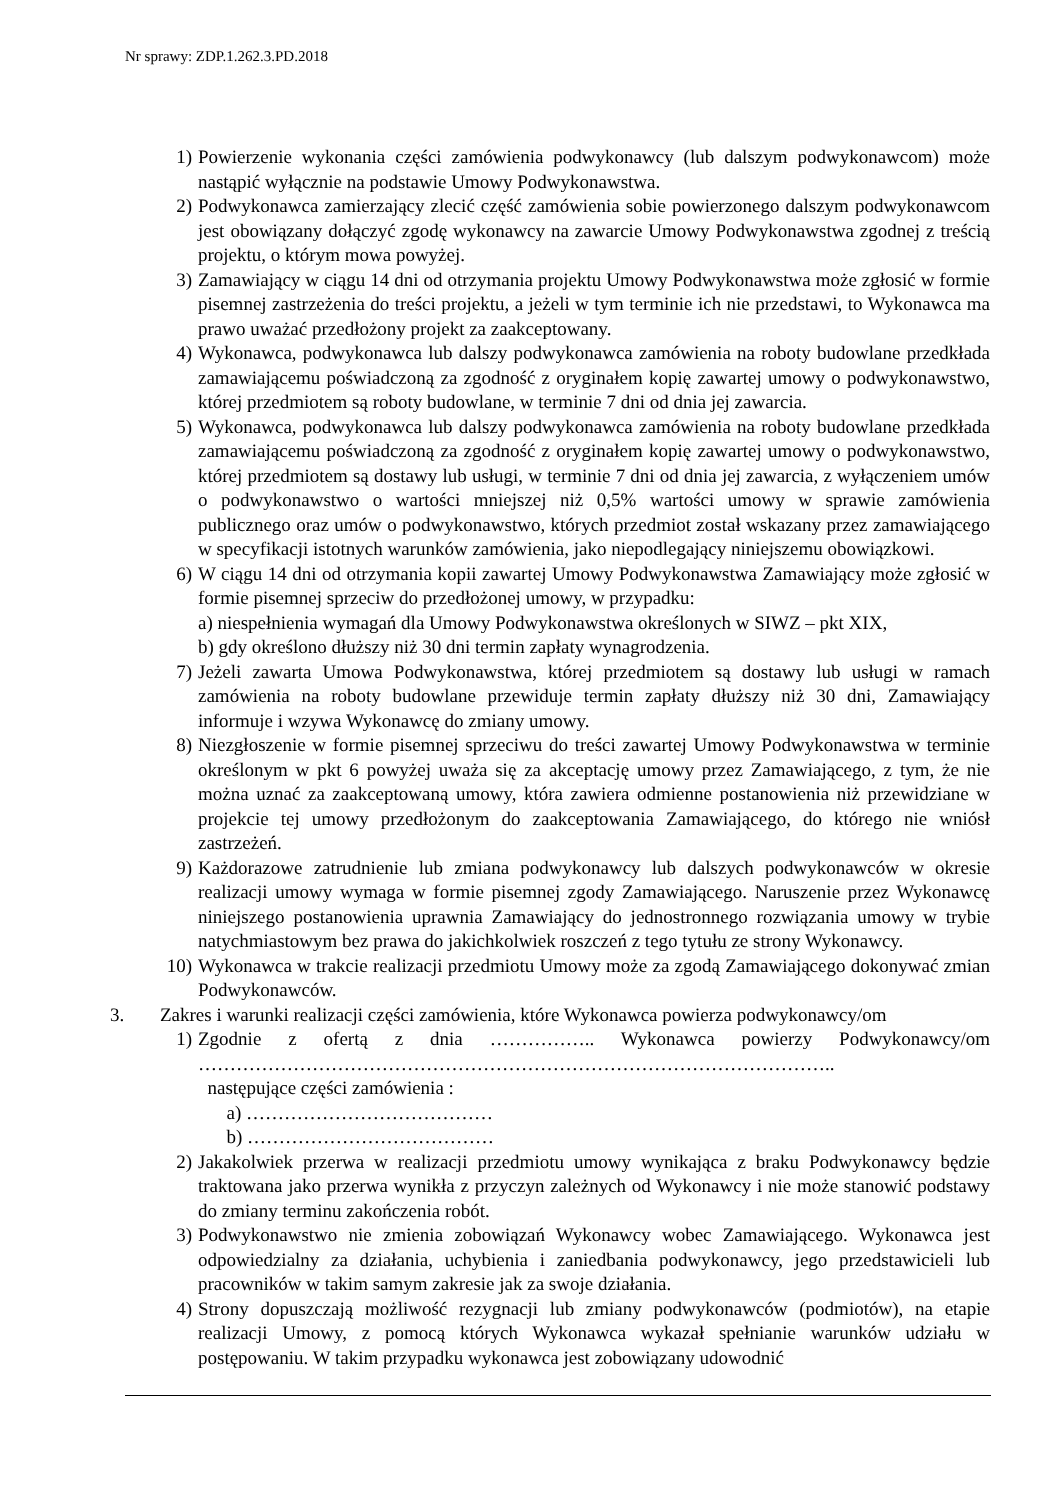Nr sprawy: ZDP.1.262.3.PD.2018
1) Powierzenie wykonania części zamówienia podwykonawcy (lub dalszym podwykonawcom) może nastąpić wyłącznie na podstawie Umowy Podwykonawstwa.
2) Podwykonawca zamierzający zlecić część zamówienia sobie powierzonego dalszym podwykonawcom jest obowiązany dołączyć zgodę wykonawcy na zawarcie Umowy Podwykonawstwa zgodnej z treścią projektu, o którym mowa powyżej.
3) Zamawiający w ciągu 14 dni od otrzymania projektu Umowy Podwykonawstwa może zgłosić w formie pisemnej zastrzeżenia do treści projektu, a jeżeli w tym terminie ich nie przedstawi, to Wykonawca ma prawo uważać przedłożony projekt za zaakceptowany.
4) Wykonawca, podwykonawca lub dalszy podwykonawca zamówienia na roboty budowlane przedkłada zamawiającemu poświadczoną za zgodność z oryginałem kopię zawartej umowy o podwykonawstwo, której przedmiotem są roboty budowlane, w terminie 7 dni od dnia jej zawarcia.
5) Wykonawca, podwykonawca lub dalszy podwykonawca zamówienia na roboty budowlane przedkłada zamawiającemu poświadczoną za zgodność z oryginałem kopię zawartej umowy o podwykonawstwo, której przedmiotem są dostawy lub usługi, w terminie 7 dni od dnia jej zawarcia, z wyłączeniem umów o podwykonawstwo o wartości mniejszej niż 0,5% wartości umowy w sprawie zamówienia publicznego oraz umów o podwykonawstwo, których przedmiot został wskazany przez zamawiającego w specyfikacji istotnych warunków zamówienia, jako niepodlegający niniejszemu obowiązkowi.
6) W ciągu 14 dni od otrzymania kopii zawartej Umowy Podwykonawstwa Zamawiający może zgłosić w formie pisemnej sprzeciw do przedłożonej umowy, w przypadku:
a) niespełnienia wymagań dla Umowy Podwykonawstwa określonych w SIWZ – pkt XIX,
b) gdy określono dłuższy niż 30 dni termin zapłaty wynagrodzenia.
7) Jeżeli zawarta Umowa Podwykonawstwa, której przedmiotem są dostawy lub usługi w ramach zamówienia na roboty budowlane przewiduje termin zapłaty dłuższy niż 30 dni, Zamawiający informuje i wzywa Wykonawcę do zmiany umowy.
8) Niezgłoszenie w formie pisemnej sprzeciwu do treści zawartej Umowy Podwykonawstwa w terminie określonym w pkt 6 powyżej uważa się za akceptację umowy przez Zamawiającego, z tym, że nie można uznać za zaakceptowaną umowy, która zawiera odmienne postanowienia niż przewidziane w projekcie tej umowy przedłożonym do zaakceptowania Zamawiającego, do którego nie wniósł zastrzeżeń.
9) Każdorazowe zatrudnienie lub zmiana podwykonawcy lub dalszych podwykonawców w okresie realizacji umowy wymaga w formie pisemnej zgody Zamawiającego. Naruszenie przez Wykonawcę niniejszego postanowienia uprawnia Zamawiający do jednostronnego rozwiązania umowy w trybie natychmiastowym bez prawa do jakichkolwiek roszczeń z tego tytułu ze strony Wykonawcy.
10) Wykonawca w trakcie realizacji przedmiotu Umowy może za zgodą Zamawiającego dokonywać zmian Podwykonawców.
3. Zakres i warunki realizacji części zamówienia, które Wykonawca powierza podwykonawcy/om
1) Zgodnie z ofertą z dnia …………….. Wykonawca powierzy Podwykonawcy/om ………………………………………………………………………………………..
następujące części zamówienia :
a) …………………………………
b) …………………………………
2) Jakakolwiek przerwa w realizacji przedmiotu umowy wynikająca z braku Podwykonawcy będzie traktowana jako przerwa wynikła z przyczyn zależnych od Wykonawcy i nie może stanowić podstawy do zmiany terminu zakończenia robót.
3) Podwykonawstwo nie zmienia zobowiązań Wykonawcy wobec Zamawiającego. Wykonawca jest odpowiedzialny za działania, uchybienia i zaniedbania podwykonawcy, jego przedstawicieli lub pracowników w takim samym zakresie jak za swoje działania.
4) Strony dopuszczają możliwość rezygnacji lub zmiany podwykonawców (podmiotów), na etapie realizacji Umowy, z pomocą których Wykonawca wykazał spełnianie warunków udziału w postępowaniu. W takim przypadku wykonawca jest zobowiązany udowodnić